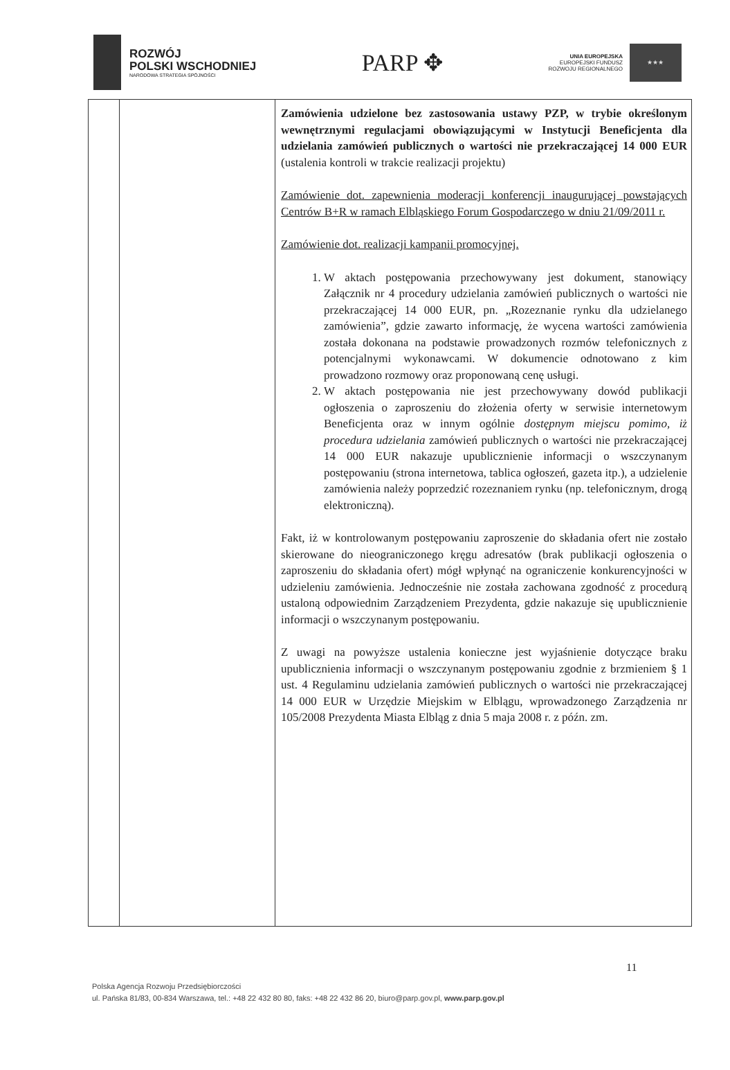ROZWÓJ
POLSKI WSCHODNIEJ
NARODOWA STRATEGIA SPÓJNOŚCI
PARP ✥
UNIA EUROPEJSKA
EUROPEJSKI FUNDUSZ
ROZWOJU REGIONALNEGO
★★★
| | | Zamówienia udzielone bez zastosowania ustawy PZP, w trybie określonym wewnętrznymi regulacjami obowiązującymi w Instytucji Beneficjenta dla udzielania zamówień publicznych o wartości nie przekraczającej 14 000 EUR (ustalenia kontroli w trakcie realizacji projektu) Zamówienie dot. zapewnienia moderacji konferencji inaugurującej powstających Centrów B+R w ramach Elbląskiego Forum Gospodarczego w dniu 21/09/2011 r. Zamówienie dot. realizacji kampanii promocyjnej. 1. W aktach postępowania przechowywany jest dokument, stanowiący Załącznik nr 4 procedury udzielania zamówień publicznych o wartości nie przekraczającej 14 000 EUR, pn. „Rozeznanie rynku dla udzielanego zamówienia”, gdzie zawarto informację, że wycena wartości zamówienia została dokonana na podstawie prowadzonych rozmów telefonicznych z potencjalnymi wykonawcami. W dokumencie odnotowano z kim prowadzono rozmowy oraz proponowaną cenę usługi. 2. W aktach postępowania nie jest przechowywany dowód publikacji ogłoszenia o zaproszeniu do złożenia oferty w serwisie internetowym Beneficjenta oraz w innym ogólnie dostępnym miejscu pomimo, iż procedura udzielania zamówień publicznych o wartości nie przekraczającej 14 000 EUR nakazuje upublicznienie informacji o wszczynanym postępowaniu (strona internetowa, tablica ogłoszeń, gazeta itp.), a udzielenie zamówienia należy poprzedzić rozeznaniem rynku (np. telefonicznym, drogą elektroniczną). Fakt, iż w kontrolowanym postępowaniu zaproszenie do składania ofert nie zostało skierowane do nieograniczonego kręgu adresatów (brak publikacji ogłoszenia o zaproszeniu do składania ofert) mógł wpłynąć na ograniczenie konkurencyjności w udzieleniu zamówienia. Jednocześnie nie została zachowana zgodność z procedurą ustaloną odpowiednim Zarządzeniem Prezydenta, gdzie nakazuje się upublicznienie informacji o wszczynanym postępowaniu. Z uwagi na powyższe ustalenia konieczne jest wyjaśnienie dotyczące braku upublicznienia informacji o wszczynanym postępowaniu zgodnie z brzmieniem § 1 ust. 4 Regulaminu udzielania zamówień publicznych o wartości nie przekraczającej 14 000 EUR w Urzędzie Miejskim w Elblągu, wprowadzonego Zarządzenia nr 105/2008 Prezydenta Miasta Elbląg z dnia 5 maja 2008 r. z późn. zm. |
11
Polska Agencja Rozwoju Przedsiębiorczości
ul. Pańska 81/83, 00-834 Warszawa, tel.: +48 22 432 80 80, faks: +48 22 432 86 20, biuro@parp.gov.pl, www.parp.gov.pl